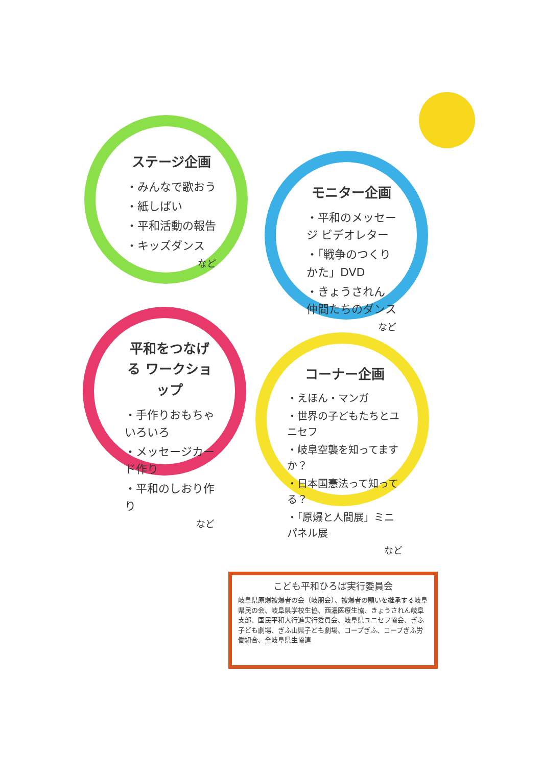ステージ企画
・みんなで歌おう
・紙しばい
・平和活動の報告
・キッズダンス
など
モニター企画
・平和のメッセージ ビデオレター
・「戦争のつくりかた」DVD
・きょうされん 仲間たちのダンス
など
平和をつなげる ワークショップ
・手作りおもちゃいろいろ
・メッセージカード作り
・平和のしおり作り
など
コーナー企画
・えほん・マンガ
・世界の子どもたちとユニセフ
・岐阜空襲を知ってますか？
・日本国憲法って知ってる？
・「原爆と人間展」ミニパネル展
など
こども平和ひろば実行委員会
岐阜県原爆被爆者の会（岐朋会）、被爆者の願いを継承する岐阜県民の会、岐阜県学校生協、西濃医療生協、きょうされん岐阜支部、国民平和大行進実行委員会、岐阜県ユニセフ協会、ぎふ子ども劇場、ぎふ山県子ども劇場、コープぎふ、コープぎふ労働組合、全岐阜県生協連